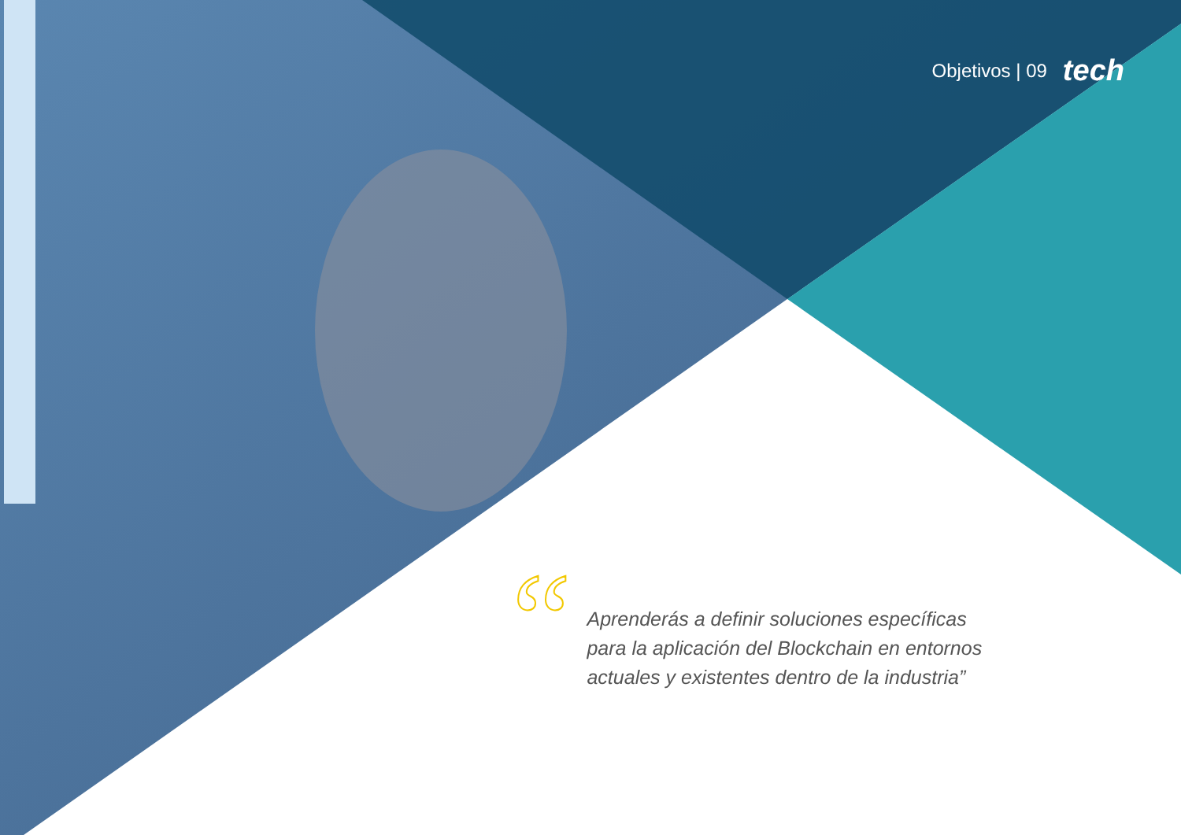Objetivos | 09 tech
“
Aprenderás a definir soluciones específicas para la aplicación del Blockchain en entornos actuales y existentes dentro de la industria”